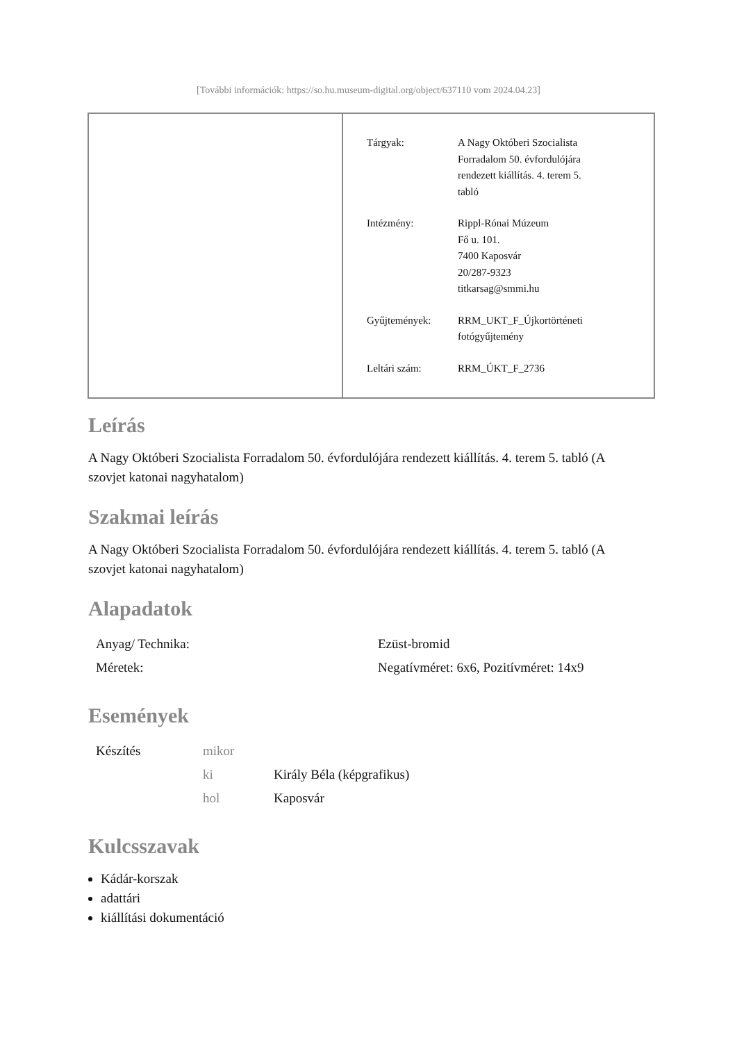[További információk: https://so.hu.museum-digital.org/object/637110 vom 2024.04.23]
| Tárgyak: | A Nagy Októberi Szocialista Forradalom 50. évfordulójára rendezett kiállítás. 4. terem 5. tabló |
| Intézmény: | Rippl-Rónai Múzeum Fő u. 101. 7400 Kaposvár 20/287-9323 titkarsag@smmi.hu |
| Gyűjtemények: | RRM_UKT_F_Újkortörténeti fotógyűjtemény |
| Leltári szám: | RRM_ÚKT_F_2736 |
Leírás
A Nagy Októberi Szocialista Forradalom 50. évfordulójára rendezett kiállítás. 4. terem 5. tabló (A szovjet katonai nagyhatalom)
Szakmai leírás
A Nagy Októberi Szocialista Forradalom 50. évfordulójára rendezett kiállítás. 4. terem 5. tabló (A szovjet katonai nagyhatalom)
Alapadatok
| Anyag/ Technika: | Ezüst-bromid |
| Méretek: | Negatívméret: 6x6, Pozitívméret: 14x9 |
Események
| Készítés | mikor | |
| | ki | Király Béla (képgrafikus) |
| | hol | Kaposvár |
Kulcsszavak
Kádár-korszak
adattári
kiállítási dokumentáció